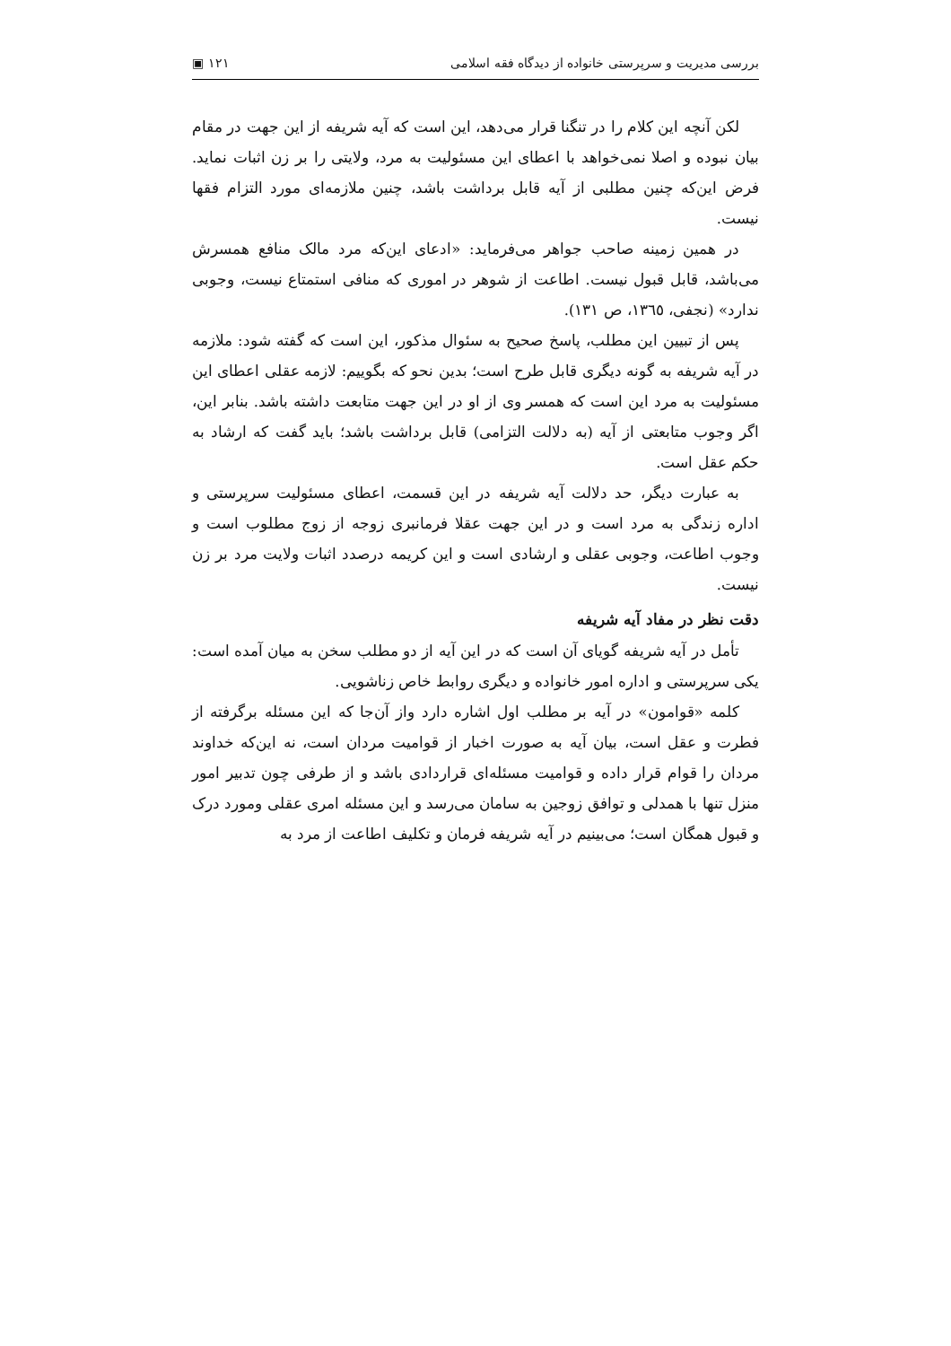بررسی مدیریت و سرپرستی خانواده از دیدگاه فقه اسلامی ۱۲۱ ▣
لکن آنچه این کلام را در تنگنا قرار می‌دهد، این است که آیه شریفه از این جهت در مقام بیان نبوده و اصلا نمی‌خواهد با اعطای این مسئولیت به مرد، ولایتی را بر زن اثبات نماید. فرض این‌که چنین مطلبی از آیه قابل برداشت باشد، چنین ملازمه‌ای مورد التزام فقها نیست.
در همین زمینه صاحب جواهر می‌فرماید: «ادعای این‌که مرد مالک منافع همسرش می‌باشد، قابل قبول نیست. اطاعت از شوهر در اموری که منافی استمتاع نیست، وجوبی ندارد» (نجفی، ۱۳٦٥، ص ۱۳۱).
پس از تبیین این مطلب، پاسخ صحیح به سئوال مذکور، این است که گفته شود: ملازمه در آیه شریفه به گونه دیگری قابل طرح است؛ بدین نحو که بگوییم: لازمه عقلی اعطای این مسئولیت به مرد این است که همسر وی از او در این جهت متابعت داشته باشد. بنابر این، اگر وجوب متابعتی از آیه (به دلالت التزامی) قابل برداشت باشد؛ باید گفت که ارشاد به حکم عقل است.
به عبارت دیگر، حد دلالت آیه شریفه در این قسمت، اعطای مسئولیت سرپرستی و اداره زندگی به مرد است و در این جهت عقلا فرمانبری زوجه از زوج مطلوب است و وجوب اطاعت، وجوبی عقلی و ارشادی است و این کریمه درصدد اثبات ولایت مرد بر زن نیست.
دقت نظر در مفاد آیه شریفه
تأمل در آیه شریفه گویای آن است که در این آیه از دو مطلب سخن به میان آمده است: یکی سرپرستی و اداره امور خانواده و دیگری روابط خاص زناشویی.
کلمه «قوامون» در آیه بر مطلب اول اشاره دارد واز آن‌جا که این مسئله برگرفته از فطرت و عقل است، بیان آیه به صورت اخبار از قوامیت مردان است، نه این‌که خداوند مردان را قوام قرار داده و قوامیت مسئله‌ای قراردادی باشد و از طرفی چون تدبیر امور منزل تنها با همدلی و توافق زوجین به سامان می‌رسد و این مسئله امری عقلی ومورد درک و قبول همگان است؛ می‌بینیم در آیه شریفه فرمان و تکلیف اطاعت از مرد به